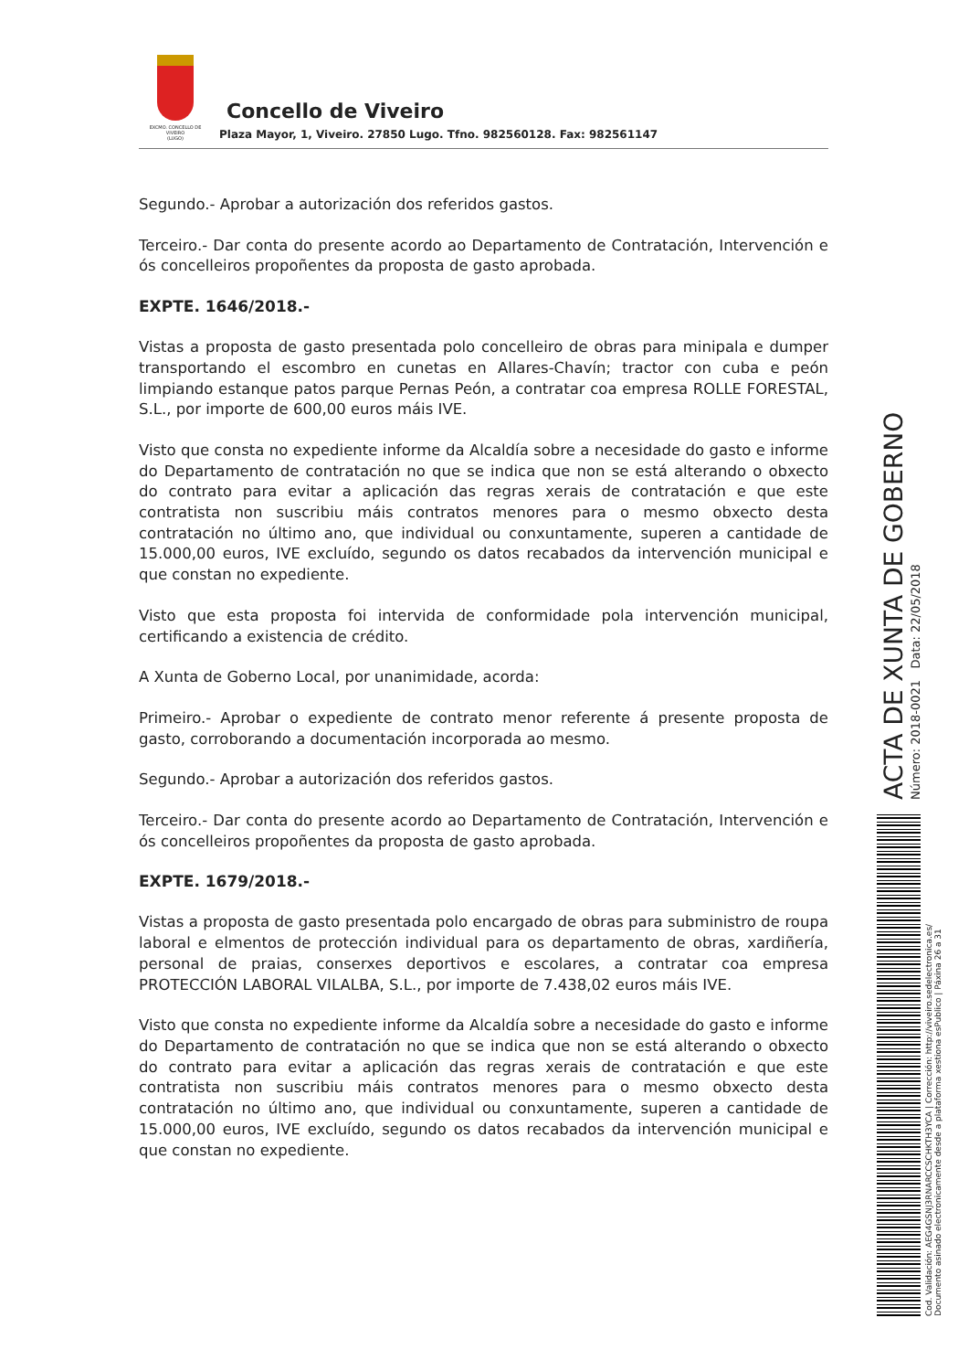EXCMO. CONCELLO DE
VIVEIRO
(LUGO)
Concello de Viveiro
Plaza Mayor, 1, Viveiro. 27850 Lugo. Tfno. 982560128. Fax: 982561147
Segundo.- Aprobar a autorización dos referidos gastos.
Terceiro.- Dar conta do presente acordo ao Departamento de Contratación, Intervención e ós concelleiros propoñentes da proposta de gasto aprobada.
EXPTE. 1646/2018.-
Vistas a proposta de gasto presentada polo concelleiro de obras para minipala e dumper transportando el escombro en cunetas en Allares-Chavín; tractor con cuba e peón limpiando estanque patos parque Pernas Peón, a contratar coa empresa ROLLE FORESTAL, S.L., por importe de 600,00 euros máis IVE.
Visto que consta no expediente informe da Alcaldía sobre a necesidade do gasto e informe do Departamento de contratación no que se indica que non se está alterando o obxecto do contrato para evitar a aplicación das regras xerais de contratación e que este contratista non suscribiu máis contratos menores para o mesmo obxecto desta contratación no último ano, que individual ou conxuntamente, superen a cantidade de 15.000,00 euros, IVE excluído, segundo os datos recabados da intervención municipal e que constan no expediente.
Visto que esta proposta foi intervida de conformidade pola intervención municipal, certificando a existencia de crédito.
A Xunta de Goberno Local, por unanimidade, acorda:
Primeiro.- Aprobar o expediente de contrato menor referente á presente proposta de gasto, corroborando a documentación incorporada ao mesmo.
Segundo.- Aprobar a autorización dos referidos gastos.
Terceiro.- Dar conta do presente acordo ao Departamento de Contratación, Intervención e ós concelleiros propoñentes da proposta de gasto aprobada.
EXPTE. 1679/2018.-
Vistas a proposta de gasto presentada polo encargado de obras para subministro de roupa laboral e elmentos de protección individual para os departamento de obras, xardiñería, personal de praias, conserxes deportivos e escolares, a contratar coa empresa PROTECCIÓN LABORAL VILALBA, S.L., por importe de 7.438,02 euros máis IVE.
Visto que consta no expediente informe da Alcaldía sobre a necesidade do gasto e informe do Departamento de contratación no que se indica que non se está alterando o obxecto do contrato para evitar a aplicación das regras xerais de contratación e que este contratista non suscribiu máis contratos menores para o mesmo obxecto desta contratación no último ano, que individual ou conxuntamente, superen a cantidade de 15.000,00 euros, IVE excluído, segundo os datos recabados da intervención municipal e que constan no expediente.
ACTA DE XUNTA DE GOBERNO
Número: 2018-0021 Data: 22/05/2018
Cod. Validación: AEG4GSNJ3RNARCCSCHKTH3YCA | Corrección: http://viveiro.sedelectronica.es/
Documento asinado electronicamente desde a plataforma xestiona esPublico | Páxina 26 a 31